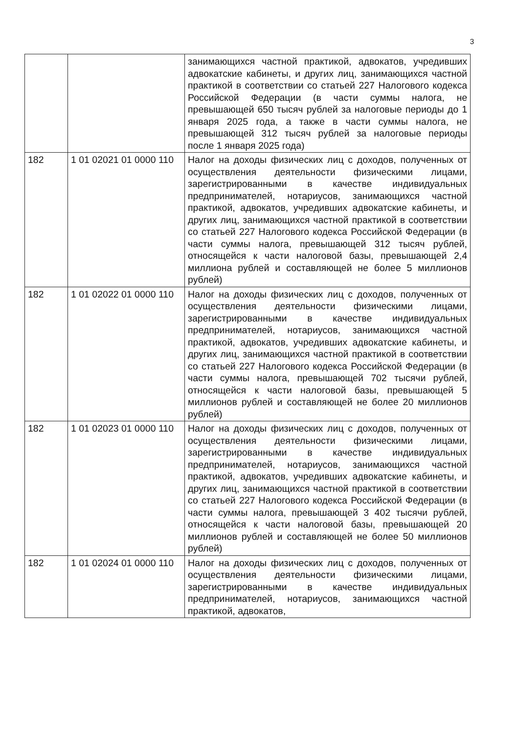3
| | | занимающихся частной практикой, адвокатов, учредивших адвокатские кабинеты, и других лиц, занимающихся частной практикой в соответствии со статьей 227 Налогового кодекса Российской Федерации (в части суммы налога, не превышающей 650 тысяч рублей за налоговые периоды до 1 января 2025 года, а также в части суммы налога, не превышающей 312 тысяч рублей за налоговые периоды после 1 января 2025 года) |
| 182 | 1 01 02021 01 0000 110 | Налог на доходы физических лиц с доходов, полученных от осуществления деятельности физическими лицами, зарегистрированными в качестве индивидуальных предпринимателей, нотариусов, занимающихся частной практикой, адвокатов, учредивших адвокатские кабинеты, и других лиц, занимающихся частной практикой в соответствии со статьей 227 Налогового кодекса Российской Федерации (в части суммы налога, превышающей 312 тысяч рублей, относящейся к части налоговой базы, превышающей 2,4 миллиона рублей и составляющей не более 5 миллионов рублей) |
| 182 | 1 01 02022 01 0000 110 | Налог на доходы физических лиц с доходов, полученных от осуществления деятельности физическими лицами, зарегистрированными в качестве индивидуальных предпринимателей, нотариусов, занимающихся частной практикой, адвокатов, учредивших адвокатские кабинеты, и других лиц, занимающихся частной практикой в соответствии со статьей 227 Налогового кодекса Российской Федерации (в части суммы налога, превышающей 702 тысячи рублей, относящейся к части налоговой базы, превышающей 5 миллионов рублей и составляющей не более 20 миллионов рублей) |
| 182 | 1 01 02023 01 0000 110 | Налог на доходы физических лиц с доходов, полученных от осуществления деятельности физическими лицами, зарегистрированными в качестве индивидуальных предпринимателей, нотариусов, занимающихся частной практикой, адвокатов, учредивших адвокатские кабинеты, и других лиц, занимающихся частной практикой в соответствии со статьей 227 Налогового кодекса Российской Федерации (в части суммы налога, превышающей 3 402 тысячи рублей, относящейся к части налоговой базы, превышающей 20 миллионов рублей и составляющей не более 50 миллионов рублей) |
| 182 | 1 01 02024 01 0000 110 | Налог на доходы физических лиц с доходов, полученных от осуществления деятельности физическими лицами, зарегистрированными в качестве индивидуальных предпринимателей, нотариусов, занимающихся частной практикой, адвокатов, |